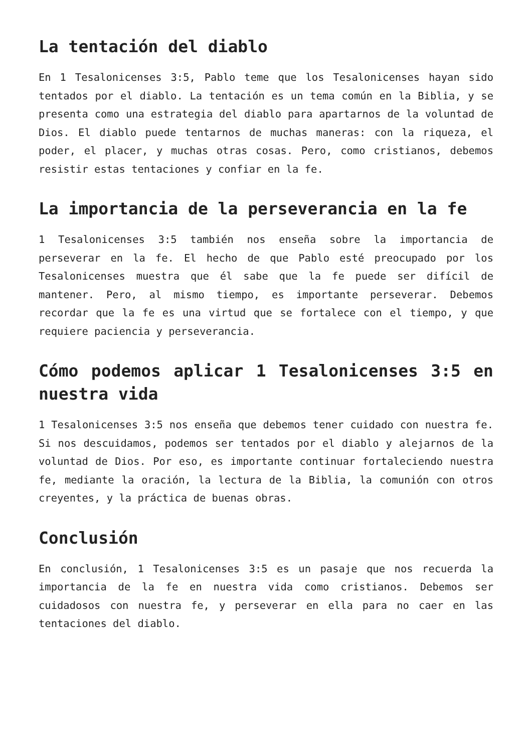La tentación del diablo
En 1 Tesalonicenses 3:5, Pablo teme que los Tesalonicenses hayan sido tentados por el diablo. La tentación es un tema común en la Biblia, y se presenta como una estrategia del diablo para apartarnos de la voluntad de Dios. El diablo puede tentarnos de muchas maneras: con la riqueza, el poder, el placer, y muchas otras cosas. Pero, como cristianos, debemos resistir estas tentaciones y confiar en la fe.
La importancia de la perseverancia en la fe
1 Tesalonicenses 3:5 también nos enseña sobre la importancia de perseverar en la fe. El hecho de que Pablo esté preocupado por los Tesalonicenses muestra que él sabe que la fe puede ser difícil de mantener. Pero, al mismo tiempo, es importante perseverar. Debemos recordar que la fe es una virtud que se fortalece con el tiempo, y que requiere paciencia y perseverancia.
Cómo podemos aplicar 1 Tesalonicenses 3:5 en nuestra vida
1 Tesalonicenses 3:5 nos enseña que debemos tener cuidado con nuestra fe. Si nos descuidamos, podemos ser tentados por el diablo y alejarnos de la voluntad de Dios. Por eso, es importante continuar fortaleciendo nuestra fe, mediante la oración, la lectura de la Biblia, la comunión con otros creyentes, y la práctica de buenas obras.
Conclusión
En conclusión, 1 Tesalonicenses 3:5 es un pasaje que nos recuerda la importancia de la fe en nuestra vida como cristianos. Debemos ser cuidadosos con nuestra fe, y perseverar en ella para no caer en las tentaciones del diablo.